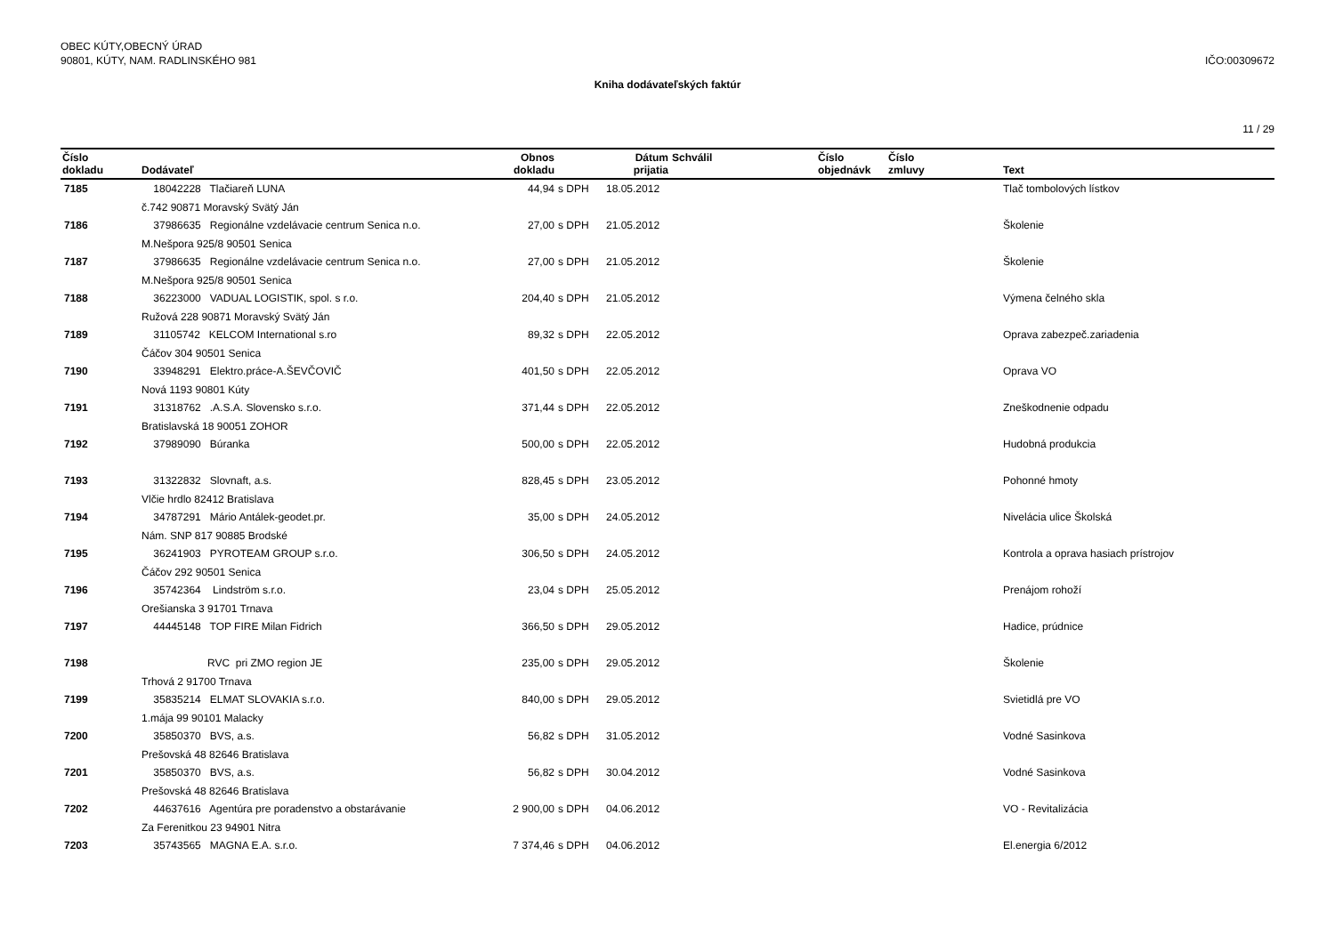OBEC KÚTY,OBECNÝ ÚRAD
90801, KÚTY, NAM. RADLINSKÉHO 981
IČO:00309672
Kniha dodávateľských faktúr
11 / 29
| Číslo dokladu | Dodávateľ | Obnos dokladu | | Dátum prijatia | Schválil | Číslo objednávk | Číslo zmluvy | Text |
| --- | --- | --- | --- | --- | --- | --- | --- | --- |
| 7185 | 18042228 Tlačiareň LUNA | 44,94 | s DPH | 18.05.2012 | | | | Tlač tombolových lístkov |
| | č.742 90871 Moravský Svätý Ján | | | | | | | |
| 7186 | 37986635 Regionálne vzdelávacie centrum Senica n.o. | 27,00 | s DPH | 21.05.2012 | | | | Školenie |
| | M.Nešpora 925/8 90501 Senica | | | | | | | |
| 7187 | 37986635 Regionálne vzdelávacie centrum Senica n.o. | 27,00 | s DPH | 21.05.2012 | | | | Školenie |
| | M.Nešpora 925/8 90501 Senica | | | | | | | |
| 7188 | 36223000 VADUAL LOGISTIK, spol. s r.o. | 204,40 | s DPH | 21.05.2012 | | | | Výmena čelného skla |
| | Ružová 228 90871 Moravský Svätý Ján | | | | | | | |
| 7189 | 31105742 KELCOM International s.ro | 89,32 | s DPH | 22.05.2012 | | | | Oprava zabezpeč.zariadenia |
| | Čáčov 304 90501 Senica | | | | | | | |
| 7190 | 33948291 Elektro.práce-A.ŠEVČOVIČ | 401,50 | s DPH | 22.05.2012 | | | | Oprava VO |
| | Nová 1193 90801 Kúty | | | | | | | |
| 7191 | 31318762 .A.S.A. Slovensko s.r.o. | 371,44 | s DPH | 22.05.2012 | | | | Zneškodnenie odpadu |
| | Bratislavská 18 90051 ZOHOR | | | | | | | |
| 7192 | 37989090 Búranka | 500,00 | s DPH | 22.05.2012 | | | | Hudobná produkcia |
| 7193 | 31322832 Slovnaft, a.s. | 828,45 | s DPH | 23.05.2012 | | | | Pohonné hmoty |
| | Vlčie hrdlo 82412 Bratislava | | | | | | | |
| 7194 | 34787291 Mário Antálek-geodet.pr. | 35,00 | s DPH | 24.05.2012 | | | | Nivelácia ulice Školská |
| | Nám. SNP 817 90885 Brodské | | | | | | | |
| 7195 | 36241903 PYROTEAM GROUP s.r.o. | 306,50 | s DPH | 24.05.2012 | | | | Kontrola a oprava hasiach prístrojov |
| | Čáčov 292 90501 Senica | | | | | | | |
| 7196 | 35742364 Lindström s.r.o. | 23,04 | s DPH | 25.05.2012 | | | | Prenájom rohoží |
| | Orešianska 3 91701 Trnava | | | | | | | |
| 7197 | 44445148 TOP FIRE Milan Fidrich | 366,50 | s DPH | 29.05.2012 | | | | Hadice, prúdnice |
| 7198 | RVC pri ZMO region JE | 235,00 | s DPH | 29.05.2012 | | | | Školenie |
| | Trhová 2 91700 Trnava | | | | | | | |
| 7199 | 35835214 ELMAT SLOVAKIA s.r.o. | 840,00 | s DPH | 29.05.2012 | | | | Svietidlá pre VO |
| | 1.mája 99 90101 Malacky | | | | | | | |
| 7200 | 35850370 BVS, a.s. | 56,82 | s DPH | 31.05.2012 | | | | Vodné Sasinkova |
| | Prešovská 48 82646 Bratislava | | | | | | | |
| 7201 | 35850370 BVS, a.s. | 56,82 | s DPH | 30.04.2012 | | | | Vodné Sasinkova |
| | Prešovská 48 82646 Bratislava | | | | | | | |
| 7202 | 44637616 Agentúra pre poradenstvo a obstarávanie | 2 900,00 | s DPH | 04.06.2012 | | | | VO - Revitalizácia |
| | Za Ferenitkou 23 94901 Nitra | | | | | | | |
| 7203 | 35743565 MAGNA E.A. s.r.o. | 7 374,46 | s DPH | 04.06.2012 | | | | El.energia 6/2012 |